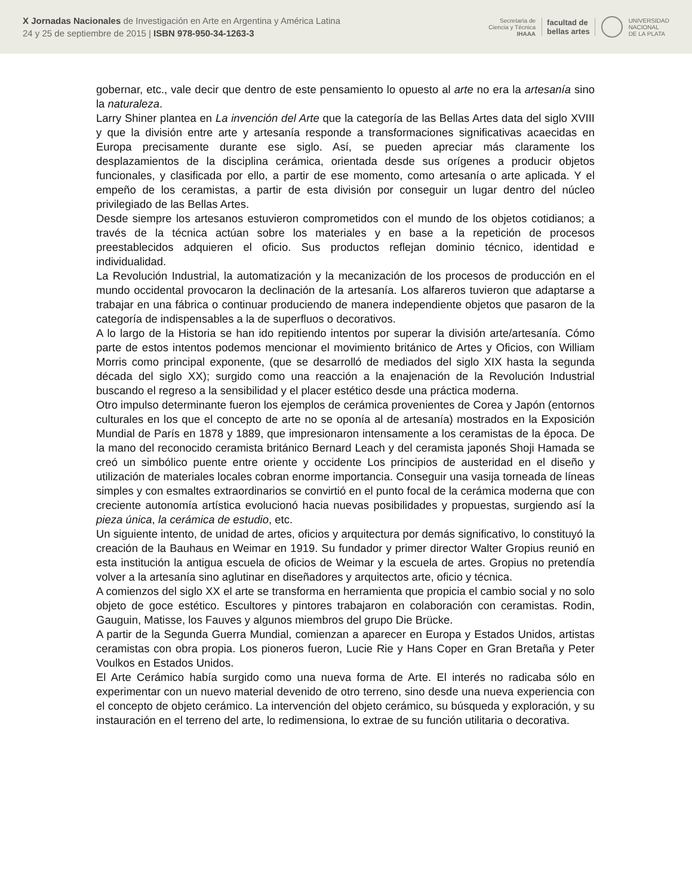X Jornadas Nacionales de Investigación en Arte en Argentina y América Latina
24 y 25 de septiembre de 2015 | ISBN 978-950-34-1263-3
Secretaría de
Ciencia y Técnica
IHAAA
facultad de
bellas artes
UNIVERSIDAD
NACIONAL
DE LA PLATA
gobernar, etc., vale decir que dentro de este pensamiento lo opuesto al arte no era la artesanía sino la naturaleza.
Larry Shiner plantea en La invención del Arte que la categoría de las Bellas Artes data del siglo XVIII y que la división entre arte y artesanía responde a transformaciones significativas acaecidas en Europa precisamente durante ese siglo. Así, se pueden apreciar más claramente los desplazamientos de la disciplina cerámica, orientada desde sus orígenes a producir objetos funcionales, y clasificada por ello, a partir de ese momento, como artesanía o arte aplicada. Y el empeño de los ceramistas, a partir de esta división por conseguir un lugar dentro del núcleo privilegiado de las Bellas Artes.
Desde siempre los artesanos estuvieron comprometidos con el mundo de los objetos cotidianos; a través de la técnica actúan sobre los materiales y en base a la repetición de procesos preestablecidos adquieren el oficio. Sus productos reflejan dominio técnico, identidad e individualidad.
La Revolución Industrial, la automatización y la mecanización de los procesos de producción en el mundo occidental provocaron la declinación de la artesanía. Los alfareros tuvieron que adaptarse a trabajar en una fábrica o continuar produciendo de manera independiente objetos que pasaron de la categoría de indispensables a la de superfluos o decorativos.
A lo largo de la Historia se han ido repitiendo intentos por superar la división arte/artesanía. Cómo parte de estos intentos podemos mencionar el movimiento británico de Artes y Oficios, con William Morris como principal exponente, (que se desarrolló de mediados del siglo XIX hasta la segunda década del siglo XX); surgido como una reacción a la enajenación de la Revolución Industrial buscando el regreso a la sensibilidad y el placer estético desde una práctica moderna.
Otro impulso determinante fueron los ejemplos de cerámica provenientes de Corea y Japón (entornos culturales en los que el concepto de arte no se oponía al de artesanía) mostrados en la Exposición Mundial de París en 1878 y 1889, que impresionaron intensamente a los ceramistas de la época. De la mano del reconocido ceramista británico Bernard Leach y del ceramista japonés Shoji Hamada se creó un simbólico puente entre oriente y occidente Los principios de austeridad en el diseño y utilización de materiales locales cobran enorme importancia. Conseguir una vasija torneada de líneas simples y con esmaltes extraordinarios se convirtió en el punto focal de la cerámica moderna que con creciente autonomía artística evolucionó hacia nuevas posibilidades y propuestas, surgiendo así la pieza única, la cerámica de estudio, etc.
Un siguiente intento, de unidad de artes, oficios y arquitectura por demás significativo, lo constituyó la creación de la Bauhaus en Weimar en 1919. Su fundador y primer director Walter Gropius reunió en esta institución la antigua escuela de oficios de Weimar y la escuela de artes. Gropius no pretendía volver a la artesanía sino aglutinar en diseñadores y arquitectos arte, oficio y técnica.
A comienzos del siglo XX el arte se transforma en herramienta que propicia el cambio social y no solo objeto de goce estético. Escultores y pintores trabajaron en colaboración con ceramistas. Rodin, Gauguin, Matisse, los Fauves y algunos miembros del grupo Die Brücke.
A partir de la Segunda Guerra Mundial, comienzan a aparecer en Europa y Estados Unidos, artistas ceramistas con obra propia. Los pioneros fueron, Lucie Rie y Hans Coper en Gran Bretaña y Peter Voulkos en Estados Unidos.
El Arte Cerámico había surgido como una nueva forma de Arte. El interés no radicaba sólo en experimentar con un nuevo material devenido de otro terreno, sino desde una nueva experiencia con el concepto de objeto cerámico. La intervención del objeto cerámico, su búsqueda y exploración, y su instauración en el terreno del arte, lo redimensiona, lo extrae de su función utilitaria o decorativa.